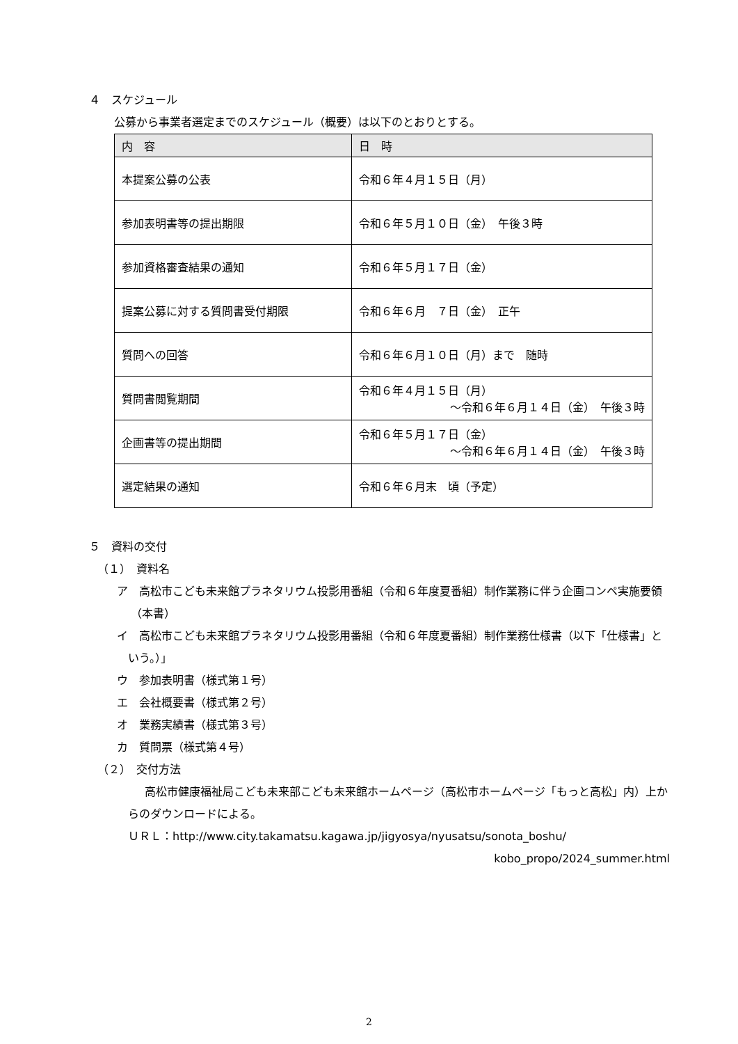４　スケジュール
公募から事業者選定までのスケジュール（概要）は以下のとおりとする。
| 内 容 | 日 時 |
| --- | --- |
| 本提案公募の公表 | 令和６年４月１５日（月） |
| 参加表明書等の提出期限 | 令和６年５月１０日（金） 午後３時 |
| 参加資格審査結果の通知 | 令和６年５月１７日（金） |
| 提案公募に対する質問書受付期限 | 令和６年６月 ７日（金） 正午 |
| 質問への回答 | 令和６年６月１０日（月）まで 随時 |
| 質問書閲覧期間 | 令和６年４月１５日（月） ～令和６年６月１４日（金） 午後３時 |
| 企画書等の提出期間 | 令和６年５月１７日（金） ～令和６年６月１４日（金） 午後３時 |
| 選定結果の通知 | 令和６年６月末 頃（予定） |
５　資料の交付
（１）　資料名
ア　高松市こども未来館プラネタリウム投影用番組（令和６年度夏番組）制作業務に伴う企画コンペ実施要領（本書）
イ　高松市こども未来館プラネタリウム投影用番組（令和６年度夏番組）制作業務仕様書（以下「仕様書」という。）」
ウ　参加表明書（様式第１号）
エ　会社概要書（様式第２号）
オ　業務実績書（様式第３号）
カ　質問票（様式第４号）
（２）　交付方法
高松市健康福祉局こども未来部こども未来館ホームページ（高松市ホームページ「もっと高松」内）上からのダウンロードによる。
ＵＲＬ：http://www.city.takamatsu.kagawa.jp/jigyosya/nyusatsu/sonota_boshu/
kobo_propo/2024_summer.html
2